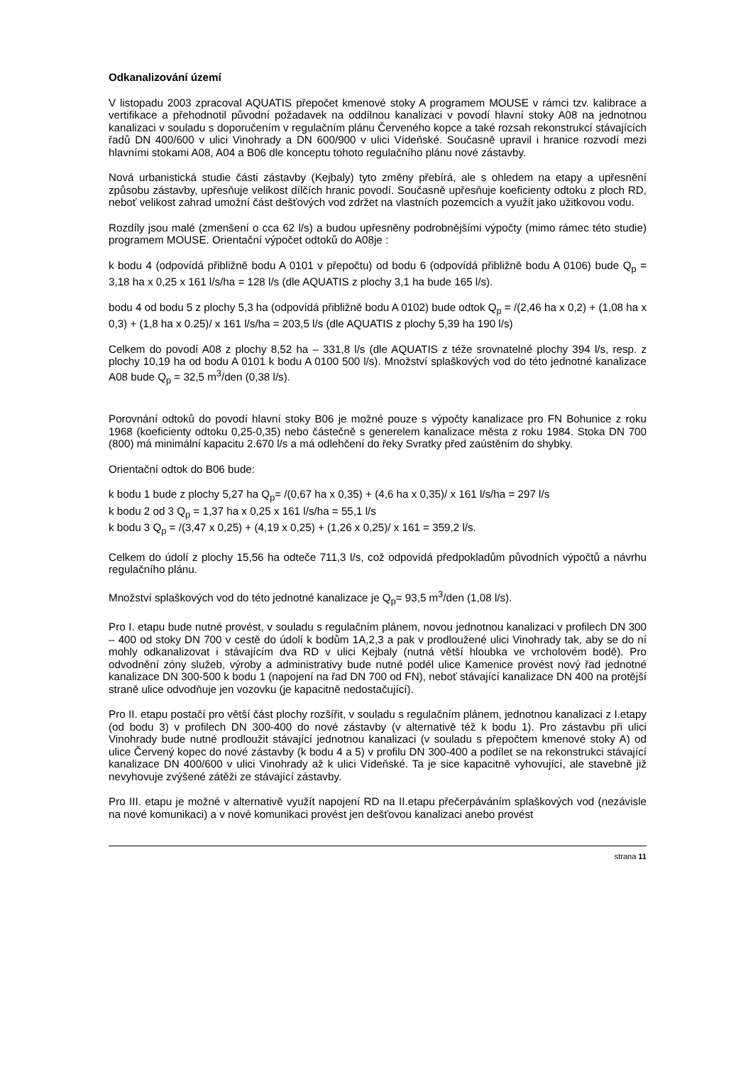Odkanalizování území
V listopadu 2003 zpracoval AQUATIS přepočet kmenové stoky A programem MOUSE v rámci tzv. kalibrace a vertifikace a přehodnotil původní požadavek na oddílnou kanalizaci v povodí hlavní stoky A08 na jednotnou kanalizaci v souladu s doporučením v regulačním plánu Červeného kopce a také rozsah rekonstrukcí stávajících řadů DN 400/600 v ulici Vinohrady a DN 600/900 v ulici Vídeňské. Současně upravil i hranice rozvodí mezi hlavními stokami A08, A04 a B06 dle konceptu tohoto regulačního plánu nové zástavby.
Nová urbanistická studie části zástavby (Kejbaly) tyto změny přebírá, ale s ohledem na etapy a upřesnění způsobu zástavby, upřesňuje velikost dílčích hranic povodí. Současně upřesňuje koeficienty odtoku z ploch RD, neboť velikost zahrad umožní část dešťových vod zdržet na vlastních pozemcích a využít jako užitkovou vodu.
Rozdíly jsou malé (zmenšení o cca 62 l/s) a budou upřesněny podrobnějšími výpočty (mimo rámec této studie) programem MOUSE. Orientační výpočet odtoků do A08je :
k bodu 4 (odpovídá přibližně bodu A 0101 v přepočtu) od bodu 6 (odpovídá přibližně bodu A 0106) bude Q<sub>p</sub> = 3,18 ha x 0,25 x 161 l/s/ha = 128 l/s (dle AQUATIS z plochy 3,1 ha bude 165 l/s).
bodu 4 od bodu 5 z plochy 5,3 ha (odpovídá přibližně bodu A 0102) bude odtok Q<sub>p</sub> = /(2,46 ha x 0,2) + (1,08 ha x 0,3) + (1,8 ha x 0.25)/ x 161 l/s/ha = 203,5 l/s (dle AQUATIS z plochy 5,39 ha 190 l/s)
Celkem do povodí A08 z plochy 8,52 ha – 331,8 l/s (dle AQUATIS z téže srovnatelné plochy 394 l/s, resp. z plochy 10,19 ha od bodu A 0101 k bodu A 0100 500 l/s). Množství splaškových vod do této jednotné kanalizace A08 bude Q<sub>p</sub> = 32,5 m<sup>3</sup>/den (0,38 l/s).
Porovnání odtoků do povodí hlavní stoky B06 je možné pouze s výpočty kanalizace pro FN Bohunice z roku 1968 (koeficienty odtoku 0,25-0,35) nebo částečně s generelem kanalizace města z roku 1984. Stoka DN 700 (800) má minimální kapacitu 2.670 l/s a má odlehčení do řeky Svratky před zaústěním do shybky.
Orientační odtok do B06 bude:
k bodu 1 bude z plochy 5,27 ha Q<sub>p</sub>= /(0,67 ha x 0,35) + (4,6 ha x 0,35)/ x 161 l/s/ha = 297 l/s
k bodu 2 od 3 Q<sub>p</sub> = 1,37 ha x 0,25 x 161 l/s/ha = 55,1 l/s
k bodu 3 Q<sub>p</sub> = /(3,47 x 0,25) + (4,19 x 0,25) + (1,26 x 0,25)/ x 161 = 359,2 l/s.
Celkem do údolí z plochy 15,56 ha odteče 711,3 l/s, což odpovídá předpokladům původních výpočtů a návrhu regulačního plánu.
Množství splaškových vod do této jednotné kanalizace je Q<sub>p</sub>= 93,5 m<sup>3</sup>/den (1,08 l/s).
Pro I. etapu bude nutné provést, v souladu s regulačním plánem, novou jednotnou kanalizaci v profilech DN 300 – 400 od stoky DN 700 v cestě do údolí k bodům 1A,2,3 a pak v prodloužené ulici Vinohrady tak, aby se do ní mohly odkanalizovat i stávajícím dva RD v ulici Kejbaly (nutná větší hloubka ve vrcholovém bodě). Pro odvodnění zóny služeb, výroby a administrativy bude nutné podél ulice Kamenice provést nový řad jednotné kanalizace DN 300-500 k bodu 1 (napojení na řad DN 700 od FN), neboť stávající kanalizace DN 400 na protější straně ulice odvodňuje jen vozovku (je kapacitně nedostačující).
Pro II. etapu postačí pro větší část plochy rozšířit, v souladu s regulačním plánem, jednotnou kanalizaci z I.etapy (od bodu 3) v profilech DN 300-400 do nové zástavby (v alternativě též k bodu 1). Pro zástavbu při ulici Vinohrady bude nutné prodloužit stávající jednotnou kanalizaci (v souladu s přepočtem kmenové stoky A) od ulice Červený kopec do nové zástavby (k bodu 4 a 5) v profilu DN 300-400 a podílet se na rekonstrukci stávající kanalizace DN 400/600 v ulici Vinohrady až k ulici Vídeňské. Ta je sice kapacitně vyhovující, ale stavebně již nevyhovuje zvýšené zátěži ze stávající zástavby.
Pro III. etapu je možné v alternativě využít napojení RD na II.etapu přečerpáváním splaškových vod (nezávisle na nové komunikaci) a v nové komunikaci provést jen dešťovou kanalizaci anebo provést
strana 11